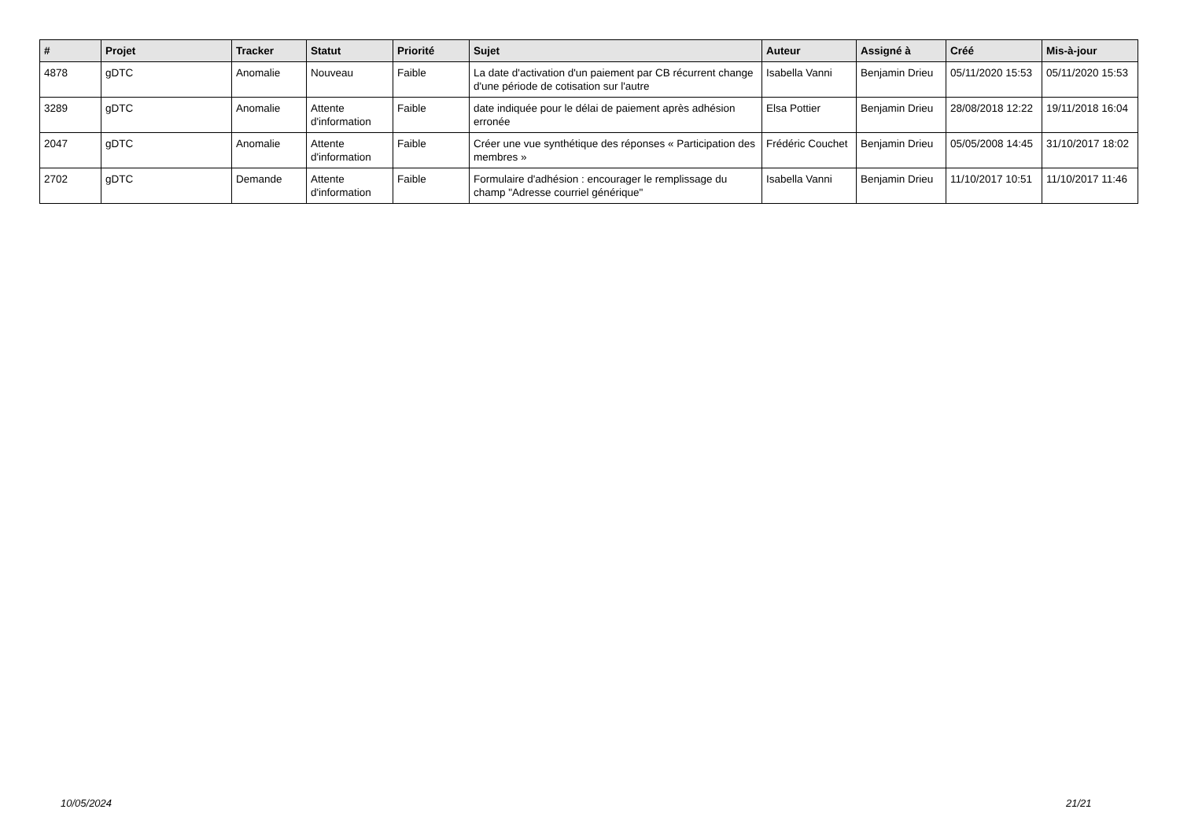| # | Projet | Tracker | Statut | Priorité | Sujet | Auteur | Assigné à | Créé | Mis-à-jour |
| --- | --- | --- | --- | --- | --- | --- | --- | --- | --- |
| 4878 | gDTC | Anomalie | Nouveau | Faible | La date d'activation d'un paiement par CB récurrent change d'une période de cotisation sur l'autre | Isabella Vanni | Benjamin Drieu | 05/11/2020 15:53 | 05/11/2020 15:53 |
| 3289 | gDTC | Anomalie | Attente d'information | Faible | date indiquée pour le délai de paiement après adhésion erronée | Elsa Pottier | Benjamin Drieu | 28/08/2018 12:22 | 19/11/2018 16:04 |
| 2047 | gDTC | Anomalie | Attente d'information | Faible | Créer une vue synthétique des réponses « Participation des membres » | Frédéric Couchet | Benjamin Drieu | 05/05/2008 14:45 | 31/10/2017 18:02 |
| 2702 | gDTC | Demande | Attente d'information | Faible | Formulaire d'adhésion : encourager le remplissage du champ "Adresse courriel générique" | Isabella Vanni | Benjamin Drieu | 11/10/2017 10:51 | 11/10/2017 11:46 |
10/05/2024 21/21